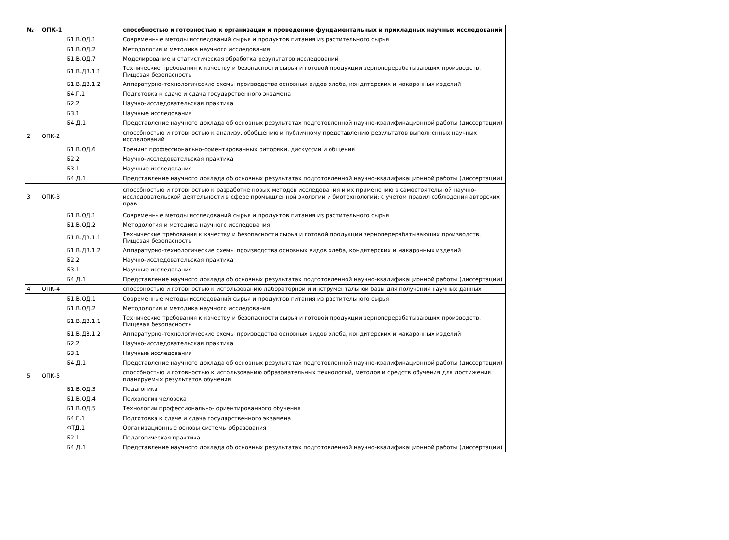| № | ОПК-1 | способностью и готовностью к организации и проведению фундаментальных и прикладных научных исследований |
| | Б1.В.ОД.1 | Современные методы исследований сырья и продуктов питания из растительного сырья |
| | Б1.В.ОД.2 | Методология и методика научного исследования |
| | Б1.В.ОД.7 | Моделирование и статистическая обработка результатов исследований |
| | Б1.В.ДВ.1.1 | Технические требования к качеству и безопасности сырья и готовой продукции зерноперерабатываюших производств. Пищевая безопасность |
| | Б1.В.ДВ.1.2 | Аппаратурно-технологические схемы производства основных видов хлеба, кондитерских и макаронных изделий |
| | Б4.Г.1 | Подготовка к сдаче и сдача государственного экзамена |
| | Б2.2 | Научно-исследовательская практика |
| | Б3.1 | Научные исследования |
| | Б4.Д.1 | Представление научного доклада об основных результатах подготовленной научно-квалификационной работы (диссертации) |
| 2 | ОПК-2 | способностью и готовностью к анализу, обобщению и публичному представлению результатов выполненных научных исследований |
| | Б1.В.ОД.6 | Тренинг профессионально-ориентированных риторики, дискуссии и общения |
| | Б2.2 | Научно-исследовательская практика |
| | Б3.1 | Научные исследования |
| | Б4.Д.1 | Представление научного доклада об основных результатах подготовленной научно-квалификационной работы (диссертации) |
| 3 | ОПК-3 | способностью и готовностью к разработке новых методов исследования и их применению в самостоятельной научно-исследовательской деятельности в сфере промышленной экологии и биотехнологий; с учетом правил соблюдения авторских прав |
| | Б1.В.ОД.1 | Современные методы исследований сырья и продуктов питания из растительного сырья |
| | Б1.В.ОД.2 | Методология и методика научного исследования |
| | Б1.В.ДВ.1.1 | Технические требования к качеству и безопасности сырья и готовой продукции зерноперерабатываюших производств. Пищевая безопасность |
| | Б1.В.ДВ.1.2 | Аппаратурно-технологические схемы производства основных видов хлеба, кондитерских и макаронных изделий |
| | Б2.2 | Научно-исследовательская практика |
| | Б3.1 | Научные исследования |
| | Б4.Д.1 | Представление научного доклада об основных результатах подготовленной научно-квалификационной работы (диссертации) |
| 4 | ОПК-4 | способностью и готовностью к использованию лабораторной и инструментальной базы для получения научных данных |
| | Б1.В.ОД.1 | Современные методы исследований сырья и продуктов питания из растительного сырья |
| | Б1.В.ОД.2 | Методология и методика научного исследования |
| | Б1.В.ДВ.1.1 | Технические требования к качеству и безопасности сырья и готовой продукции зерноперерабатываюших производств. Пищевая безопасность |
| | Б1.В.ДВ.1.2 | Аппаратурно-технологические схемы производства основных видов хлеба, кондитерских и макаронных изделий |
| | Б2.2 | Научно-исследовательская практика |
| | Б3.1 | Научные исследования |
| | Б4.Д.1 | Представление научного доклада об основных результатах подготовленной научно-квалификационной работы (диссертации) |
| 5 | ОПК-5 | способностью и готовностью к использованию образовательных технологий, методов и средств обучения для достижения планируемых результатов обучения |
| | Б1.В.ОД.3 | Педагогика |
| | Б1.В.ОД.4 | Психология человека |
| | Б1.В.ОД.5 | Технологии профессионально- ориентированного обучения |
| | Б4.Г.1 | Подготовка к сдаче и сдача государственного экзамена |
| | ФТД.1 | Организационные основы системы образования |
| | Б2.1 | Педагогическая практика |
| | Б4.Д.1 | Представление научного доклада об основных результатах подготовленной научно-квалификационной работы (диссертации) |